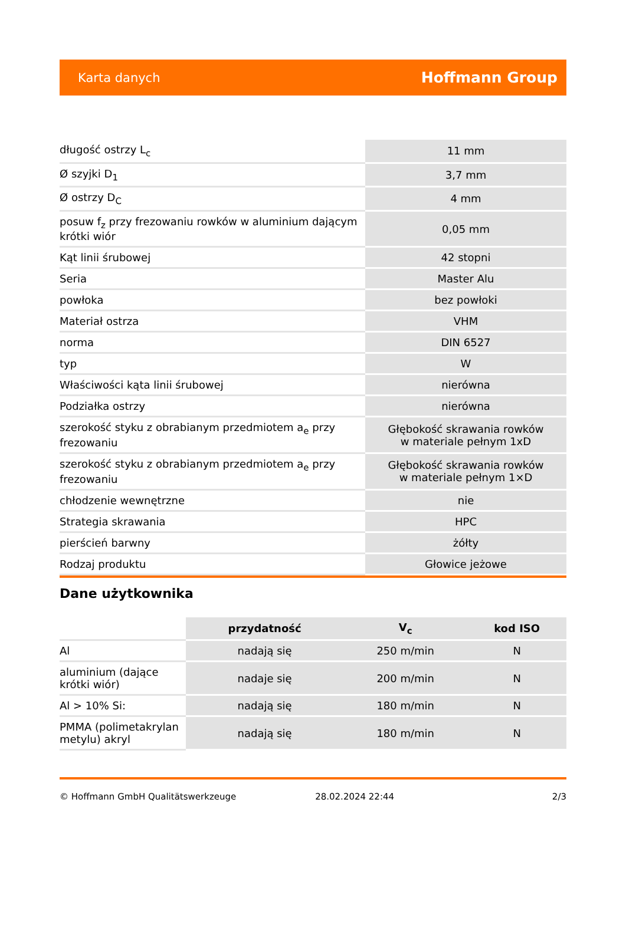Karta danych Hoffmann Group
| długość ostrzy L<sub>c</sub> | 11 mm |
| Ø szyjki D<sub>1</sub> | 3,7 mm |
| Ø ostrzy D<sub>C</sub> | 4 mm |
| posuw f<sub>z</sub> przy frezowaniu rowków w aluminium dającym krótki wiór | 0,05 mm |
| Kąt linii śrubowej | 42 stopni |
| Seria | Master Alu |
| powłoka | bez powłoki |
| Materiał ostrza | VHM |
| norma | DIN 6527 |
| typ | W |
| Właściwości kąta linii śrubowej | nierówna |
| Podziałka ostrzy | nierówna |
| szerokość styku z obrabianym przedmiotem a<sub>e</sub> przy frezowaniu | Głębokość skrawania rowków w materiale pełnym 1xD |
| szerokość styku z obrabianym przedmiotem a<sub>e</sub> przy frezowaniu | Głębokość skrawania rowków w materiale pełnym 1×D |
| chłodzenie wewnętrzne | nie |
| Strategia skrawania | HPC |
| pierścień barwny | żółty |
| Rodzaj produktu | Głowice jeżowe |
Dane użytkownika
| | przydatność | V<sub>c</sub> | kod ISO |
| --- | --- | --- | --- |
| Al | nadają się | 250 m/min | N |
| aluminium (dające krótki wiór) | nadaje się | 200 m/min | N |
| Al > 10% Si: | nadają się | 180 m/min | N |
| PMMA (polimetakrylan metylu) akryl | nadają się | 180 m/min | N |
© Hoffmann GmbH Qualitätswerkzeuge 28.02.2024 22:44 2/3